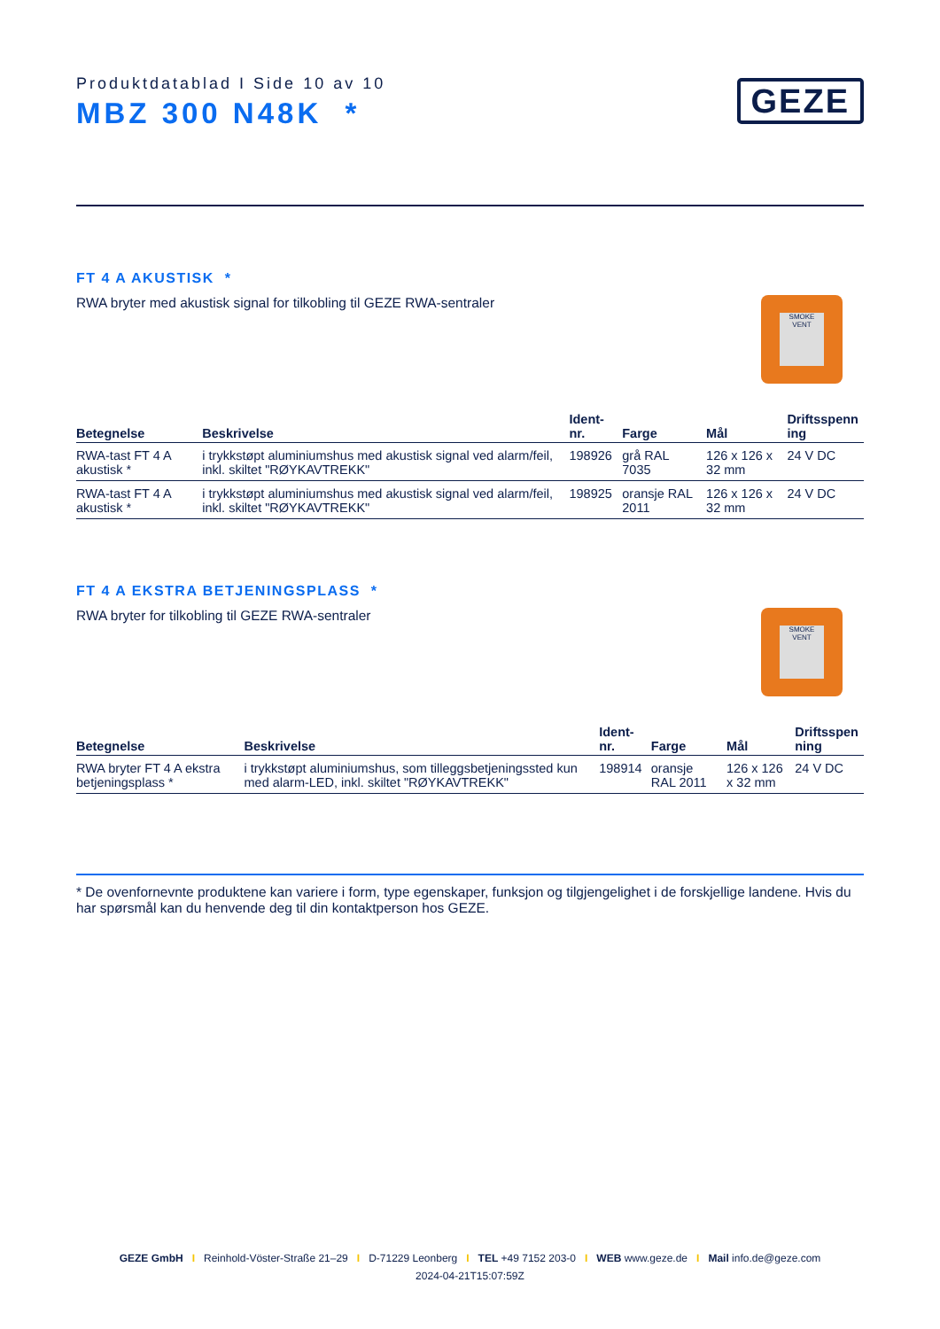Produktdatablad I Side 10 av 10
MBZ 300 N48K *
GEZE
FT 4 A AKUSTISK *
RWA bryter med akustisk signal for tilkobling til GEZE RWA-sentraler
SMOKE VENT
| Betegnelse | Beskrivelse | Ident-nr. | Farge | Mål | Driftsspenn ing |
| --- | --- | --- | --- | --- | --- |
| RWA-tast FT 4 A akustisk * | i trykkstøpt aluminiumshus med akustisk signal ved alarm/feil, inkl. skiltet "RØYKAVTREKK" | 198926 | grå RAL 7035 | 126 x 126 x 32 mm | 24 V DC |
| RWA-tast FT 4 A akustisk * | i trykkstøpt aluminiumshus med akustisk signal ved alarm/feil, inkl. skiltet "RØYKAVTREKK" | 198925 | oransje RAL 2011 | 126 x 126 x 32 mm | 24 V DC |
FT 4 A EKSTRA BETJENINGSPLASS *
RWA bryter for tilkobling til GEZE RWA-sentraler
SMOKE VENT
| Betegnelse | Beskrivelse | Ident-nr. | Farge | Mål | Driftsspen ning |
| --- | --- | --- | --- | --- | --- |
| RWA bryter FT 4 A ekstra betjeningsplass * | i trykkstøpt aluminiumshus, som tilleggsbetjeningssted kun med alarm-LED, inkl. skiltet "RØYKAVTREKK" | 198914 | oransje RAL 2011 | 126 x 126 x 32 mm | 24 V DC |
* De ovenfornevnte produktene kan variere i form, type egenskaper, funksjon og tilgjengelighet i de forskjellige landene. Hvis du har spørsmål kan du henvende deg til din kontaktperson hos GEZE.
GEZE GmbH I Reinhold-Vöster-Straße 21–29 I D-71229 Leonberg I TEL +49 7152 203-0 I WEB www.geze.de I Mail info.de@geze.com
2024-04-21T15:07:59Z